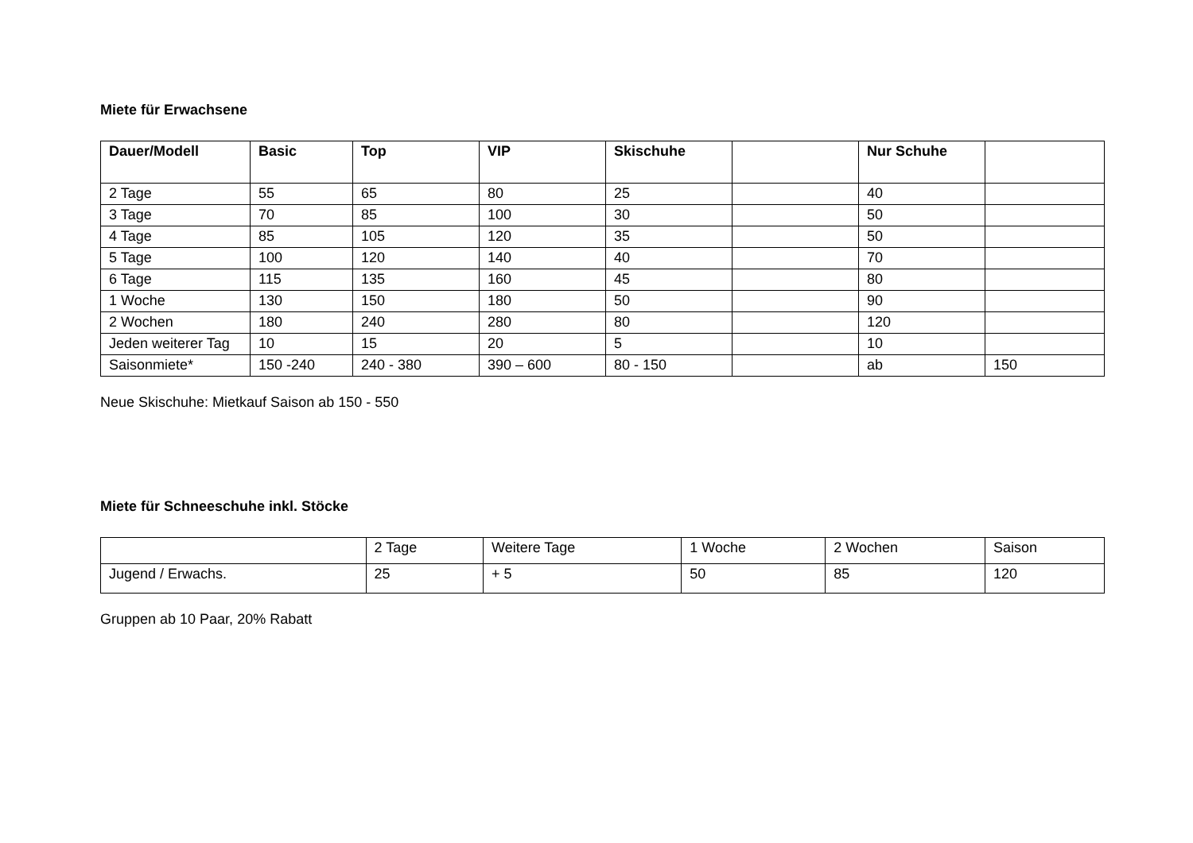Miete für Erwachsene
| Dauer/Modell | Basic | Top | VIP | Skischuhe | | Nur Schuhe | |
| --- | --- | --- | --- | --- | --- | --- | --- |
| 2 Tage | 55 | 65 | 80 | 25 | | 40 | |
| 3 Tage | 70 | 85 | 100 | 30 | | 50 | |
| 4 Tage | 85 | 105 | 120 | 35 | | 50 | |
| 5 Tage | 100 | 120 | 140 | 40 | | 70 | |
| 6 Tage | 115 | 135 | 160 | 45 | | 80 | |
| 1 Woche | 130 | 150 | 180 | 50 | | 90 | |
| 2 Wochen | 180 | 240 | 280 | 80 | | 120 | |
| Jeden weiterer Tag | 10 | 15 | 20 | 5 | | 10 | |
| Saisonmiete* | 150 -240 | 240 - 380 | 390 – 600 | 80 - 150 | | ab | 150 |
Neue Skischuhe: Mietkauf Saison ab 150 - 550
Miete für Schneeschuhe inkl. Stöcke
| | 2 Tage | Weitere Tage | 1 Woche | 2 Wochen | Saison |
| Jugend / Erwachs. | 25 | + 5 | 50 | 85 | 120 |
Gruppen ab 10 Paar, 20% Rabatt